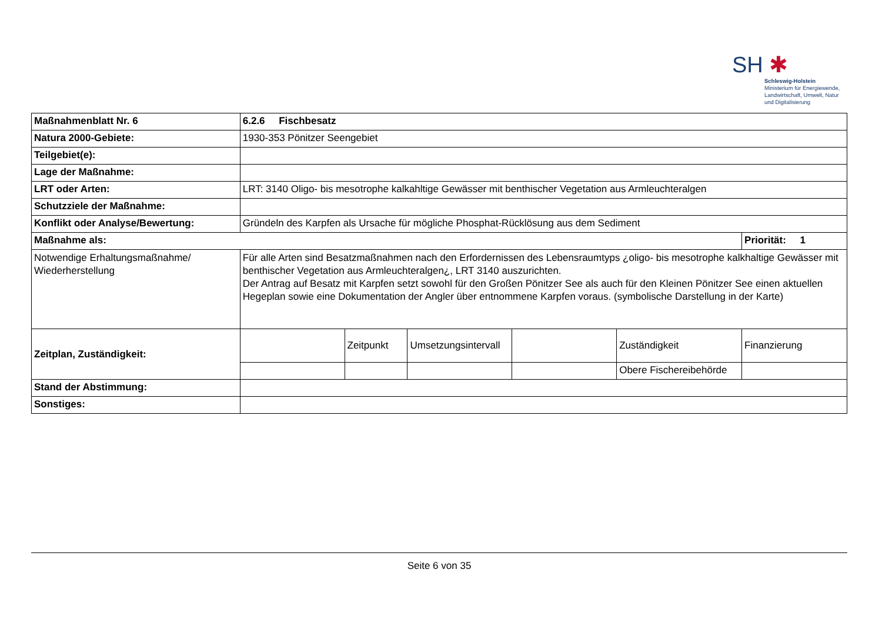SH ✱
Schleswig-Holstein
Ministerium für Energiewende,
Landwirtschaft, Umwelt, Natur
und Digitalisierung
| Maßnahmenblatt Nr. 6 | 6.2.6 Fischbesatz | | | | | |
| Natura 2000-Gebiete: | 1930-353 Pönitzer Seengebiet | | | | | |
| Teilgebiet(e): | | | | | | |
| Lage der Maßnahme: | | | | | | |
| LRT oder Arten: | LRT: 3140 Oligo- bis mesotrophe kalkahltige Gewässer mit benthischer Vegetation aus Armleuchteralgen | | | | | |
| Schutzziele der Maßnahme: | | | | | | |
| Konflikt oder Analyse/Bewertung: | Gründeln des Karpfen als Ursache für mögliche Phosphat-Rücklösung aus dem Sediment | | | | | |
| Maßnahme als: | | | | | | Priorität: 1 |
| Notwendige Erhaltungsmaßnahme/ Wiederherstellung | Für alle Arten sind Besatzmaßnahmen nach den Erfordernissen des Lebensraumtyps ¿oligo- bis mesotrophe kalkhaltige Gewässer mit benthischer Vegetation aus Armleuchteralgen¿, LRT 3140 auszurichten. Der Antrag auf Besatz mit Karpfen setzt sowohl für den Großen Pönitzer See als auch für den Kleinen Pönitzer See einen aktuellen Hegeplan sowie eine Dokumentation der Angler über entnommene Karpfen voraus. (symbolische Darstellung in der Karte) | | | | | |
| Zeitplan, Zuständigkeit: | | Zeitpunkt | Umsetzungsintervall | | Zuständigkeit | Finanzierung |
| | | | | | Obere Fischereibehörde | |
| Stand der Abstimmung: | | | | | | |
| Sonstiges: | | | | | | |
Seite 6 von 35